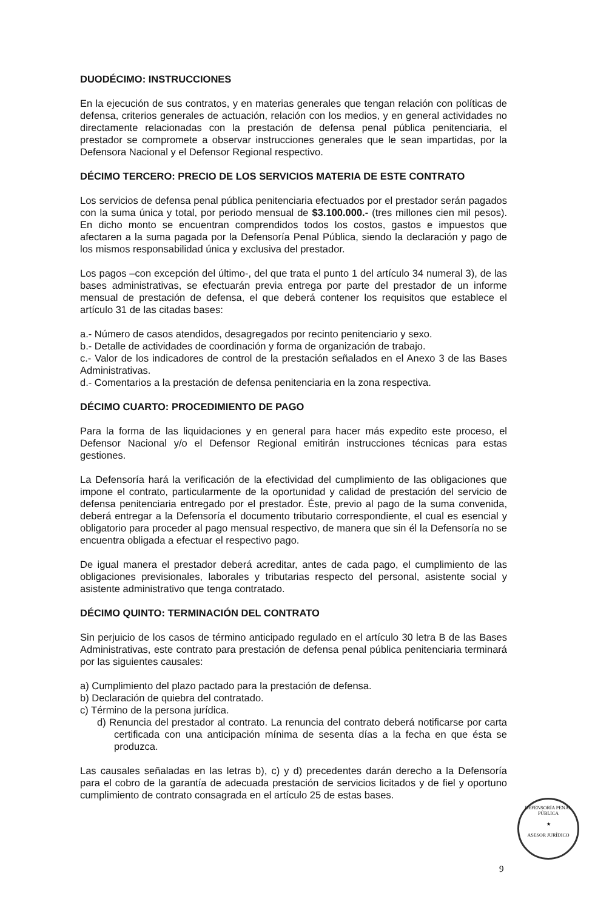DUODÉCIMO: INSTRUCCIONES
En la ejecución de sus contratos, y en materias generales que tengan relación con políticas de defensa, criterios generales de actuación, relación con los medios, y en general actividades no directamente relacionadas con la prestación de defensa penal pública penitenciaria, el prestador se compromete a observar instrucciones generales que le sean impartidas, por la Defensora Nacional y el Defensor Regional respectivo.
DÉCIMO TERCERO: PRECIO DE LOS SERVICIOS MATERIA DE ESTE CONTRATO
Los servicios de defensa penal pública penitenciaria efectuados por el prestador serán pagados con la suma única y total, por periodo mensual de $3.100.000.- (tres millones cien mil pesos). En dicho monto se encuentran comprendidos todos los costos, gastos e impuestos que afectaren a la suma pagada por la Defensoría Penal Pública, siendo la declaración y pago de los mismos responsabilidad única y exclusiva del prestador.
Los pagos –con excepción del último-, del que trata el punto 1 del artículo 34 numeral 3), de las bases administrativas, se efectuarán previa entrega por parte del prestador de un informe mensual de prestación de defensa, el que deberá contener los requisitos que establece el artículo 31 de las citadas bases:
a.- Número de casos atendidos, desagregados por recinto penitenciario y sexo.
b.- Detalle de actividades de coordinación y forma de organización de trabajo.
c.- Valor de los indicadores de control de la prestación señalados en el Anexo 3 de las Bases Administrativas.
d.- Comentarios a la prestación de defensa penitenciaria en la zona respectiva.
DÉCIMO CUARTO: PROCEDIMIENTO DE PAGO
Para la forma de las liquidaciones y en general para hacer más expedito este proceso, el Defensor Nacional y/o el Defensor Regional emitirán instrucciones técnicas para estas gestiones.
La Defensoría hará la verificación de la efectividad del cumplimiento de las obligaciones que impone el contrato, particularmente de la oportunidad y calidad de prestación del servicio de defensa penitenciaria entregado por el prestador. Éste, previo al pago de la suma convenida, deberá entregar a la Defensoría el documento tributario correspondiente, el cual es esencial y obligatorio para proceder al pago mensual respectivo, de manera que sin él la Defensoría no se encuentra obligada a efectuar el respectivo pago.
De igual manera el prestador deberá acreditar, antes de cada pago, el cumplimiento de las obligaciones previsionales, laborales y tributarias respecto del personal, asistente social y asistente administrativo que tenga contratado.
DÉCIMO QUINTO: TERMINACIÓN DEL CONTRATO
Sin perjuicio de los casos de término anticipado regulado en el artículo 30 letra B de las Bases Administrativas, este contrato para prestación de defensa penal pública penitenciaria terminará por las siguientes causales:
a) Cumplimiento del plazo pactado para la prestación de defensa.
b) Declaración de quiebra del contratado.
c) Término de la persona jurídica.
d) Renuncia del prestador al contrato. La renuncia del contrato deberá notificarse por carta certificada con una anticipación mínima de sesenta días a la fecha en que ésta se produzca.
Las causales señaladas en las letras b), c) y d) precedentes darán derecho a la Defensoría para el cobro de la garantía de adecuada prestación de servicios licitados y de fiel y oportuno cumplimiento de contrato consagrada en el artículo 25 de estas bases.
DEFENSORÍA PENAL PÚBLICA
★
ASESOR JURÍDICO
9